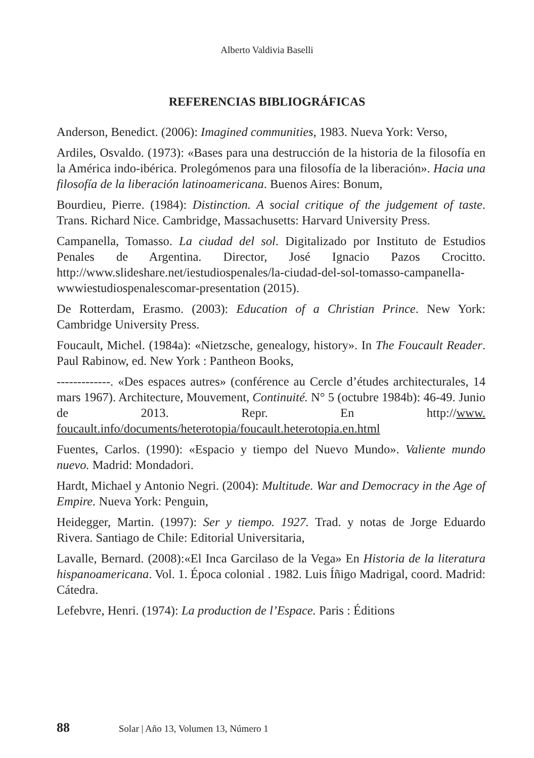Alberto Valdivia Baselli
REFERENCIAS BIBLIOGRÁFICAS
Anderson, Benedict. (2006): Imagined communities, 1983. Nueva York: Verso,
Ardiles, Osvaldo. (1973): «Bases para una destrucción de la historia de la filosofía en la América indo-ibérica. Prolegómenos para una filosofía de la liberación». Hacia una filosofía de la liberación latinoamericana. Buenos Aires: Bonum,
Bourdieu, Pierre. (1984): Distinction. A social critique of the judgement of taste. Trans. Richard Nice. Cambridge, Massachusetts: Harvard University Press.
Campanella, Tomasso. La ciudad del sol. Digitalizado por Instituto de Estudios Penales de Argentina. Director, José Ignacio Pazos Crocitto. http://www.slideshare.net/iestudiospenales/la-ciudad-del-sol-tomasso-campanella-wwwiestudiospenalescomar-presentation (2015).
De Rotterdam, Erasmo. (2003): Education of a Christian Prince. New York: Cambridge University Press.
Foucault, Michel. (1984a): «Nietzsche, genealogy, history». In The Foucault Reader. Paul Rabinow, ed. New York : Pantheon Books,
-------------. «Des espaces autres» (conférence au Cercle d’études architecturales, 14 mars 1967). Architecture, Mouvement, Continuité. N° 5 (octubre 1984b): 46-49. Junio de 2013. Repr. En http://www. foucault.info/documents/heterotopia/foucault.heterotopia.en.html
Fuentes, Carlos. (1990): «Espacio y tiempo del Nuevo Mundo». Valiente mundo nuevo. Madrid: Mondadori.
Hardt, Michael y Antonio Negri. (2004): Multitude. War and Democracy in the Age of Empire. Nueva York: Penguin,
Heidegger, Martin. (1997): Ser y tiempo. 1927. Trad. y notas de Jorge Eduardo Rivera. Santiago de Chile: Editorial Universitaria,
Lavalle, Bernard. (2008):«El Inca Garcilaso de la Vega» En Historia de la literatura hispanoamericana. Vol. 1. Época colonial . 1982. Luis Íñigo Madrigal, coord. Madrid: Cátedra.
Lefebvre, Henri. (1974): La production de l’Espace. Paris : Éditions
88 Solar | Año 13, Volumen 13, Número 1